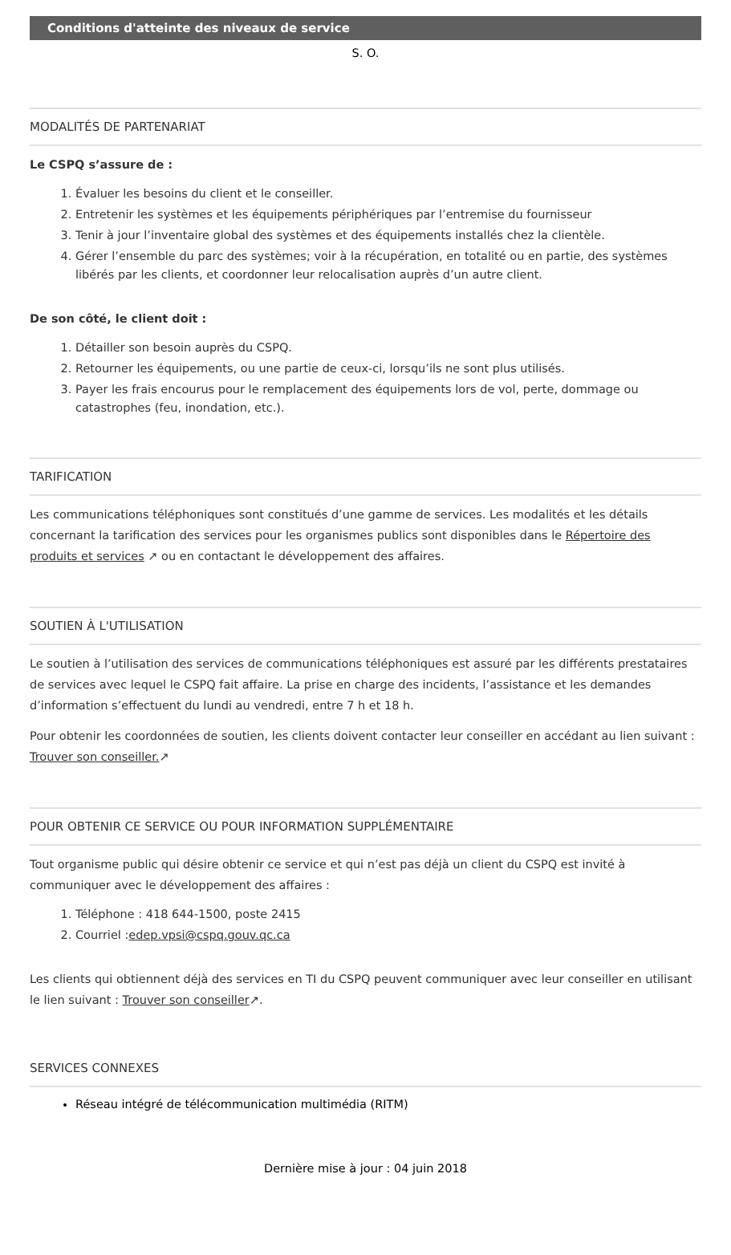Conditions d'atteinte des niveaux de service
S. O.
MODALITÉS DE PARTENARIAT
Le CSPQ s’assure de :
1. Évaluer les besoins du client et le conseiller.
2. Entretenir les systèmes et les équipements périphériques par l’entremise du fournisseur
3. Tenir à jour l’inventaire global des systèmes et des équipements installés chez la clientèle.
4. Gérer l’ensemble du parc des systèmes; voir à la récupération, en totalité ou en partie, des systèmes libérés par les clients, et coordonner leur relocalisation auprès d’un autre client.
De son côté, le client doit :
1. Détailler son besoin auprès du CSPQ.
2. Retourner les équipements, ou une partie de ceux-ci, lorsqu’ils ne sont plus utilisés.
3. Payer les frais encourus pour le remplacement des équipements lors de vol, perte, dommage ou catastrophes (feu, inondation, etc.).
TARIFICATION
Les communications téléphoniques sont constitués d’une gamme de services. Les modalités et les détails concernant la tarification des services pour les organismes publics sont disponibles dans le Répertoire des produits et services ↗ ou en contactant le développement des affaires.
SOUTIEN À L'UTILISATION
Le soutien à l’utilisation des services de communications téléphoniques est assuré par les différents prestataires de services avec lequel le CSPQ fait affaire. La prise en charge des incidents, l’assistance et les demandes d’information s’effectuent du lundi au vendredi, entre 7 h et 18 h.
Pour obtenir les coordonnées de soutien, les clients doivent contacter leur conseiller en accédant au lien suivant : Trouver son conseiller.↗
POUR OBTENIR CE SERVICE OU POUR INFORMATION SUPPLÉMENTAIRE
Tout organisme public qui désire obtenir ce service et qui n’est pas déjà un client du CSPQ est invité à communiquer avec le développement des affaires :
1. Téléphone : 418 644-1500, poste 2415
2. Courriel :edep.vpsi@cspq.gouv.qc.ca
Les clients qui obtiennent déjà des services en TI du CSPQ peuvent communiquer avec leur conseiller en utilisant le lien suivant : Trouver son conseiller↗.
SERVICES CONNEXES
Réseau intégré de télécommunication multimédia (RITM)
Dernière mise à jour : 04 juin 2018